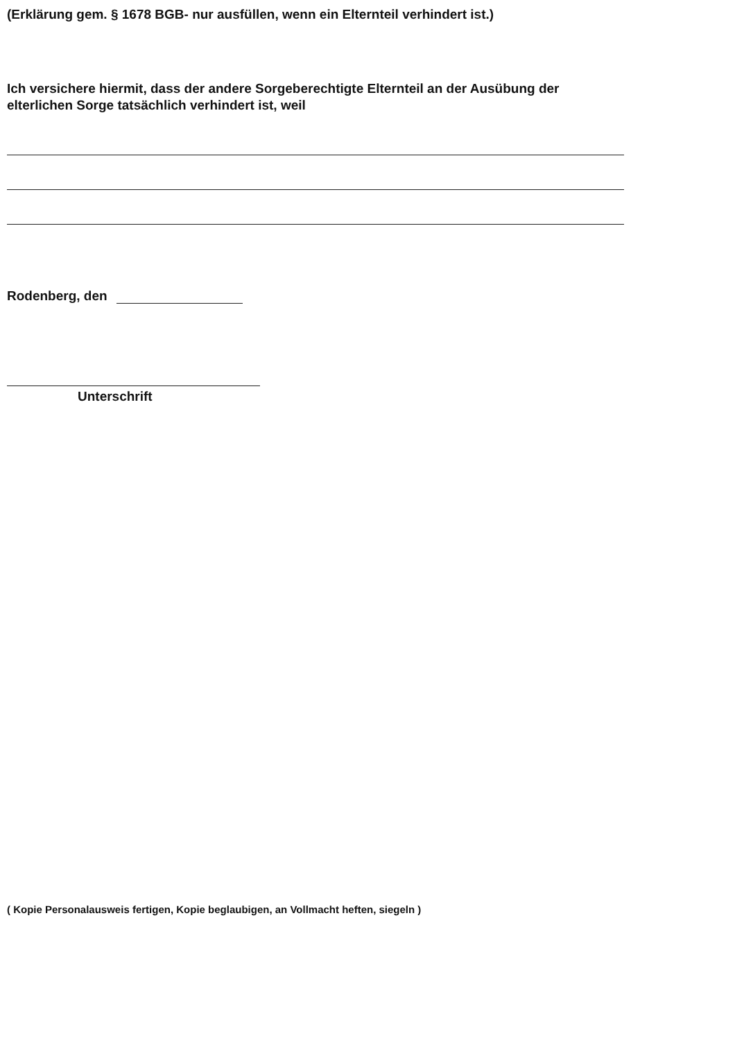(Erklärung gem. § 1678 BGB- nur ausfüllen, wenn ein Elternteil verhindert ist.)
Ich versichere hiermit, dass der andere Sorgeberechtigte Elternteil an der Ausübung der elterlichen Sorge tatsächlich verhindert ist, weil
Rodenberg, den
Unterschrift
( Kopie Personalausweis fertigen, Kopie beglaubigen, an Vollmacht heften, siegeln )